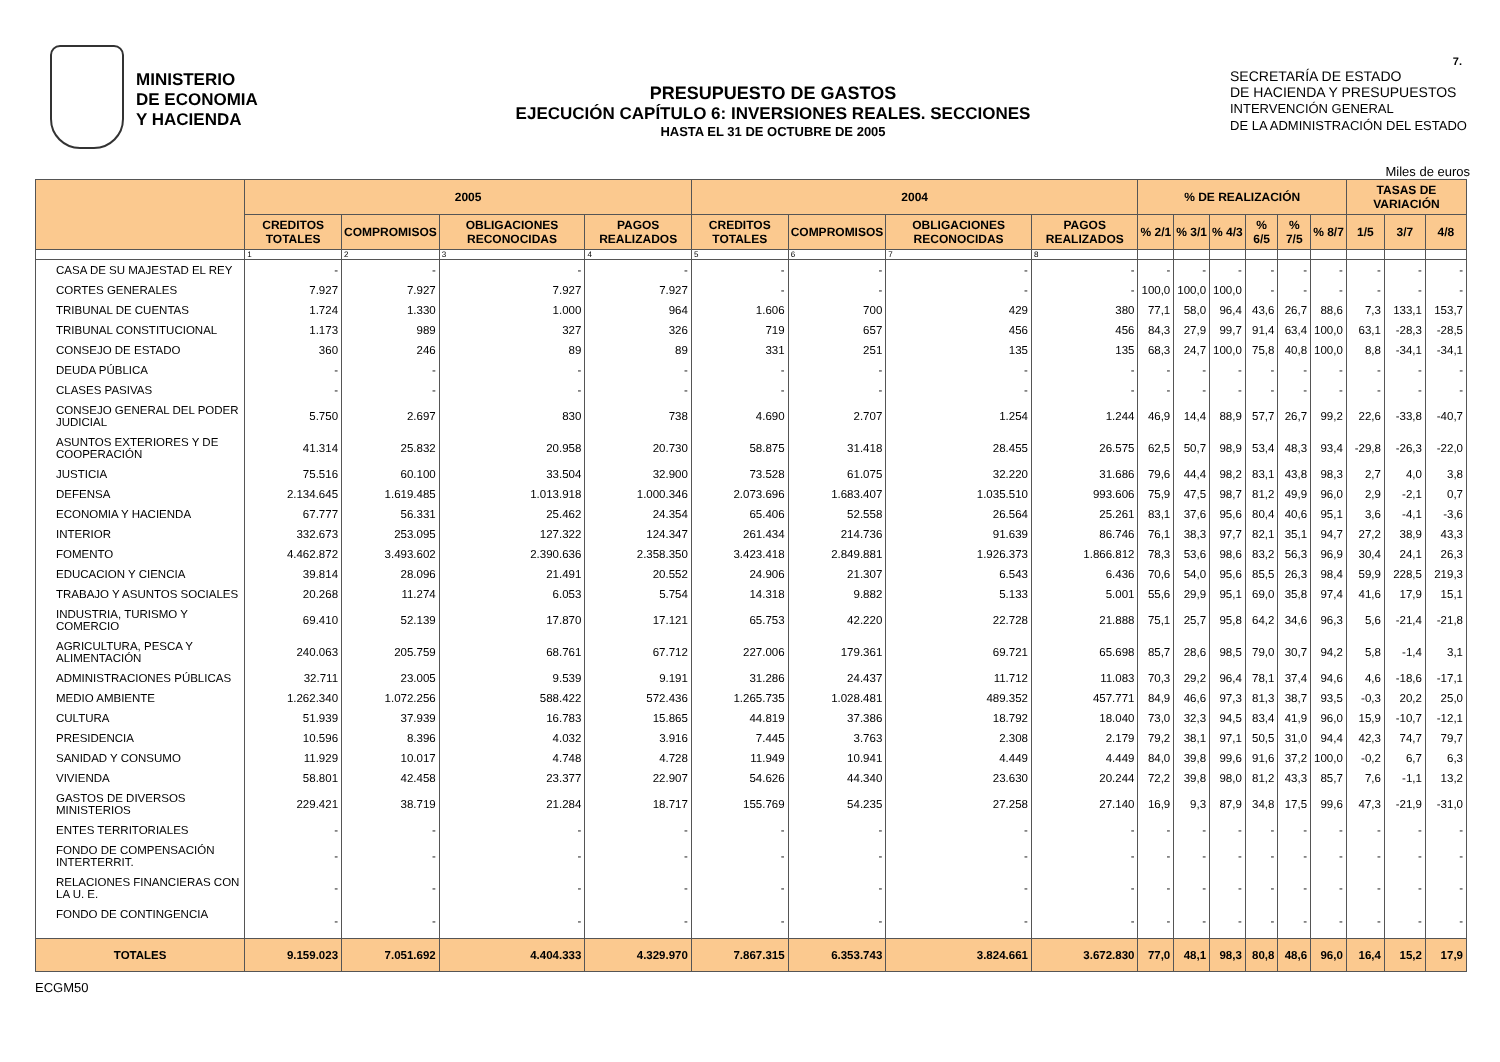7.
MINISTERIO
DE ECONOMIA
Y HACIENDA
PRESUPUESTO DE GASTOS
EJECUCIÓN CAPÍTULO 6: INVERSIONES REALES. SECCIONES
HASTA EL 31 DE OCTUBRE DE 2005
SECRETARÍA DE ESTADO
DE HACIENDA Y PRESUPUESTOS
INTERVENCIÓN GENERAL
DE LA ADMINISTRACIÓN DEL ESTADO
Miles de euros
| | 2005 | | | | 2004 | | | | % DE REALIZACIÓN | | | | | | TASAS DE VARIACIÓN | | |
| --- | --- | --- | --- | --- | --- | --- | --- | --- | --- | --- | --- | --- | --- | --- | --- | --- | --- |
| | CREDITOS TOTALES | COMPROMISOS | OBLIGACIONES RECONOCIDAS | PAGOS REALIZADOS | CREDITOS TOTALES | COMPROMISOS | OBLIGACIONES RECONOCIDAS | PAGOS REALIZADOS | % 2/1 | % 3/1 | % 4/3 | % 6/5 | % 7/5 | % 8/7 | 1/5 | 3/7 | 4/8 |
| | 1 | 2 | 3 | 4 | 5 | 6 | 7 | 8 | | | | | | | | | |
| CASA DE SU MAJESTAD EL REY | - | - | - | - | - | - | - | - | - | - | - | - | - | - | - | - | - |
| CORTES GENERALES | 7.927 | 7.927 | 7.927 | 7.927 | - | - | - | - | 100,0 | 100,0 | 100,0 | - | - | - | - | - | - |
| TRIBUNAL DE CUENTAS | 1.724 | 1.330 | 1.000 | 964 | 1.606 | 700 | 429 | 380 | 77,1 | 58,0 | 96,4 | 43,6 | 26,7 | 88,6 | 7,3 | 133,1 | 153,7 |
| TRIBUNAL CONSTITUCIONAL | 1.173 | 989 | 327 | 326 | 719 | 657 | 456 | 456 | 84,3 | 27,9 | 99,7 | 91,4 | 63,4 | 100,0 | 63,1 | -28,3 | -28,5 |
| CONSEJO DE ESTADO | 360 | 246 | 89 | 89 | 331 | 251 | 135 | 135 | 68,3 | 24,7 | 100,0 | 75,8 | 40,8 | 100,0 | 8,8 | -34,1 | -34,1 |
| DEUDA PÚBLICA | - | - | - | - | - | - | - | - | - | - | - | - | - | - | - | - | - |
| CLASES PASIVAS | - | - | - | - | - | - | - | - | - | - | - | - | - | - | - | - | - |
| CONSEJO GENERAL DEL PODER JUDICIAL | 5.750 | 2.697 | 830 | 738 | 4.690 | 2.707 | 1.254 | 1.244 | 46,9 | 14,4 | 88,9 | 57,7 | 26,7 | 99,2 | 22,6 | -33,8 | -40,7 |
| ASUNTOS EXTERIORES Y DE COOPERACIÓN | 41.314 | 25.832 | 20.958 | 20.730 | 58.875 | 31.418 | 28.455 | 26.575 | 62,5 | 50,7 | 98,9 | 53,4 | 48,3 | 93,4 | -29,8 | -26,3 | -22,0 |
| JUSTICIA | 75.516 | 60.100 | 33.504 | 32.900 | 73.528 | 61.075 | 32.220 | 31.686 | 79,6 | 44,4 | 98,2 | 83,1 | 43,8 | 98,3 | 2,7 | 4,0 | 3,8 |
| DEFENSA | 2.134.645 | 1.619.485 | 1.013.918 | 1.000.346 | 2.073.696 | 1.683.407 | 1.035.510 | 993.606 | 75,9 | 47,5 | 98,7 | 81,2 | 49,9 | 96,0 | 2,9 | -2,1 | 0,7 |
| ECONOMIA Y HACIENDA | 67.777 | 56.331 | 25.462 | 24.354 | 65.406 | 52.558 | 26.564 | 25.261 | 83,1 | 37,6 | 95,6 | 80,4 | 40,6 | 95,1 | 3,6 | -4,1 | -3,6 |
| INTERIOR | 332.673 | 253.095 | 127.322 | 124.347 | 261.434 | 214.736 | 91.639 | 86.746 | 76,1 | 38,3 | 97,7 | 82,1 | 35,1 | 94,7 | 27,2 | 38,9 | 43,3 |
| FOMENTO | 4.462.872 | 3.493.602 | 2.390.636 | 2.358.350 | 3.423.418 | 2.849.881 | 1.926.373 | 1.866.812 | 78,3 | 53,6 | 98,6 | 83,2 | 56,3 | 96,9 | 30,4 | 24,1 | 26,3 |
| EDUCACION Y CIENCIA | 39.814 | 28.096 | 21.491 | 20.552 | 24.906 | 21.307 | 6.543 | 6.436 | 70,6 | 54,0 | 95,6 | 85,5 | 26,3 | 98,4 | 59,9 | 228,5 | 219,3 |
| TRABAJO Y ASUNTOS SOCIALES | 20.268 | 11.274 | 6.053 | 5.754 | 14.318 | 9.882 | 5.133 | 5.001 | 55,6 | 29,9 | 95,1 | 69,0 | 35,8 | 97,4 | 41,6 | 17,9 | 15,1 |
| INDUSTRIA, TURISMO Y COMERCIO | 69.410 | 52.139 | 17.870 | 17.121 | 65.753 | 42.220 | 22.728 | 21.888 | 75,1 | 25,7 | 95,8 | 64,2 | 34,6 | 96,3 | 5,6 | -21,4 | -21,8 |
| AGRICULTURA, PESCA Y ALIMENTACIÓN | 240.063 | 205.759 | 68.761 | 67.712 | 227.006 | 179.361 | 69.721 | 65.698 | 85,7 | 28,6 | 98,5 | 79,0 | 30,7 | 94,2 | 5,8 | -1,4 | 3,1 |
| ADMINISTRACIONES PÚBLICAS | 32.711 | 23.005 | 9.539 | 9.191 | 31.286 | 24.437 | 11.712 | 11.083 | 70,3 | 29,2 | 96,4 | 78,1 | 37,4 | 94,6 | 4,6 | -18,6 | -17,1 |
| MEDIO AMBIENTE | 1.262.340 | 1.072.256 | 588.422 | 572.436 | 1.265.735 | 1.028.481 | 489.352 | 457.771 | 84,9 | 46,6 | 97,3 | 81,3 | 38,7 | 93,5 | -0,3 | 20,2 | 25,0 |
| CULTURA | 51.939 | 37.939 | 16.783 | 15.865 | 44.819 | 37.386 | 18.792 | 18.040 | 73,0 | 32,3 | 94,5 | 83,4 | 41,9 | 96,0 | 15,9 | -10,7 | -12,1 |
| PRESIDENCIA | 10.596 | 8.396 | 4.032 | 3.916 | 7.445 | 3.763 | 2.308 | 2.179 | 79,2 | 38,1 | 97,1 | 50,5 | 31,0 | 94,4 | 42,3 | 74,7 | 79,7 |
| SANIDAD Y CONSUMO | 11.929 | 10.017 | 4.748 | 4.728 | 11.949 | 10.941 | 4.449 | 4.449 | 84,0 | 39,8 | 99,6 | 91,6 | 37,2 | 100,0 | -0,2 | 6,7 | 6,3 |
| VIVIENDA | 58.801 | 42.458 | 23.377 | 22.907 | 54.626 | 44.340 | 23.630 | 20.244 | 72,2 | 39,8 | 98,0 | 81,2 | 43,3 | 85,7 | 7,6 | -1,1 | 13,2 |
| GASTOS DE DIVERSOS MINISTERIOS | 229.421 | 38.719 | 21.284 | 18.717 | 155.769 | 54.235 | 27.258 | 27.140 | 16,9 | 9,3 | 87,9 | 34,8 | 17,5 | 99,6 | 47,3 | -21,9 | -31,0 |
| ENTES TERRITORIALES | - | - | - | - | - | - | - | - | - | - | - | - | - | - | - | - | - |
| FONDO DE COMPENSACIÓN INTERTERRIT. | - | - | - | - | - | - | - | - | - | - | - | - | - | - | - | - | - |
| RELACIONES FINANCIERAS CON LA U. E. | - | - | - | - | - | - | - | - | - | - | - | - | - | - | - | - | - |
| FONDO DE CONTINGENCIA | - | - | - | - | - | - | - | - | - | - | - | - | - | - | - | - | - |
| TOTALES | 9.159.023 | 7.051.692 | 4.404.333 | 4.329.970 | 7.867.315 | 6.353.743 | 3.824.661 | 3.672.830 | 77,0 | 48,1 | 98,3 | 80,8 | 48,6 | 96,0 | 16,4 | 15,2 | 17,9 |
ECGM50